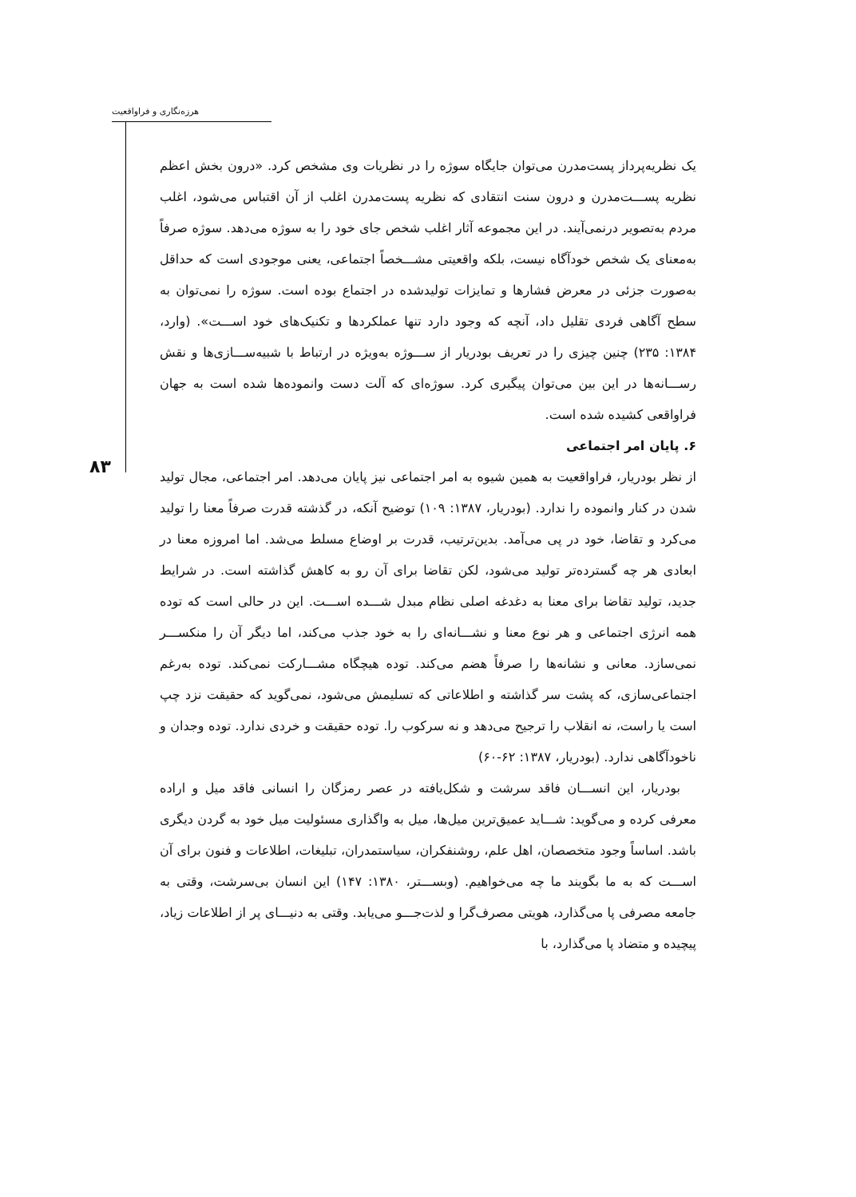هرزه‌نگاری و فراواقعیت
۸۳
یک نظریه‌پرداز پست‌مدرن می‌توان جایگاه سوژه را در نظریات وی مشخص کرد. «درون بخش اعظم نظریه پســـت‌مدرن و درون سنت انتقادی که نظریه پست‌مدرن اغلب از آن اقتباس می‌شود، اغلب مردم به‌تصویر درنمی‌آیند. در این مجموعه آثار اغلب شخص جای خود را به سوژه می‌دهد. سوژه صرفاً به‌معنای یک شخص خودآگاه نیست، بلکه واقعیتی مشـــخصاً اجتماعی، یعنی موجودی است که حداقل به‌صورت جزئی در معرض فشارها و تمایزات تولیدشده در اجتماع بوده است. سوژه را نمی‌توان به سطح آگاهی فردی تقلیل داد، آنچه که وجود دارد تنها عملکردها و تکنیک‌های خود اســـت». (وارد، ۱۳۸۴: ۲۳۵) چنین چیزی را در تعریف بودریار از ســـوژه به‌ویژه در ارتباط با شبیه‌ســـازی‌ها و نقش رســـانه‌ها در این بین می‌توان پیگیری کرد. سوژه‌ای که آلت دست وانموده‌ها شده است به جهان فراواقعی کشیده شده است.
۶. پایان امر اجتماعی
از نظر بودریار، فراواقعیت به همین شیوه به امر اجتماعی نیز پایان می‌دهد. امر اجتماعی، مجال تولید شدن در کنار وانموده را ندارد. (بودریار، ۱۳۸۷: ۱۰۹) توضیح آنکه، در گذشته قدرت صرفاً معنا را تولید می‌کرد و تقاضا، خود در پی می‌آمد. بدین‌ترتیب، قدرت بر اوضاع مسلط می‌شد. اما امروزه معنا در ابعادی هر چه گسترده‌تر تولید می‌شود، لکن تقاضا برای آن رو به کاهش گذاشته است. در شرایط جدید، تولید تقاضا برای معنا به دغدغه اصلی نظام مبدل شـــده اســـت. این در حالی است که توده همه انرژی اجتماعی و هر نوع معنا و نشـــانه‌ای را به خود جذب می‌کند، اما دیگر آن را منکســـر نمی‌سازد. معانی و نشانه‌ها را صرفاً هضم می‌کند. توده هیچگاه مشـــارکت نمی‌کند. توده به‌رغم اجتماعی‌سازی، که پشت سر گذاشته و اطلاعاتی که تسلیمش می‌شود، نمی‌گوید که حقیقت نزد چپ است یا راست، نه انقلاب را ترجیح می‌دهد و نه سرکوب را. توده حقیقت و خردی ندارد. توده وجدان و ناخودآگاهی ندارد. (بودریار، ۱۳۸۷: ۶۲-۶۰)
بودریار، این انســـان فاقد سرشت و شکل‌یافته در عصر رمزگان را انسانی فاقد میل و اراده معرفی کرده و می‌گوید: شـــاید عمیق‌ترین میل‌ها، میل به واگذاری مسئولیت میل خود به گردن دیگری باشد. اساساً وجود متخصصان، اهل علم، روشنفکران، سیاستمدران، تبلیغات، اطلاعات و فنون برای آن اســـت که به ما بگویند ما چه می‌خواهیم. (وبســـتر، ۱۳۸۰: ۱۴۷) این انسان بی‌سرشت، وقتی به جامعه مصرفی پا می‌گذارد، هویتی مصرف‌گرا و لذت‌جـــو می‌یابد. وقتی به دنیـــای پر از اطلاعات زیاد، پیچیده و متضاد پا می‌گذارد، با